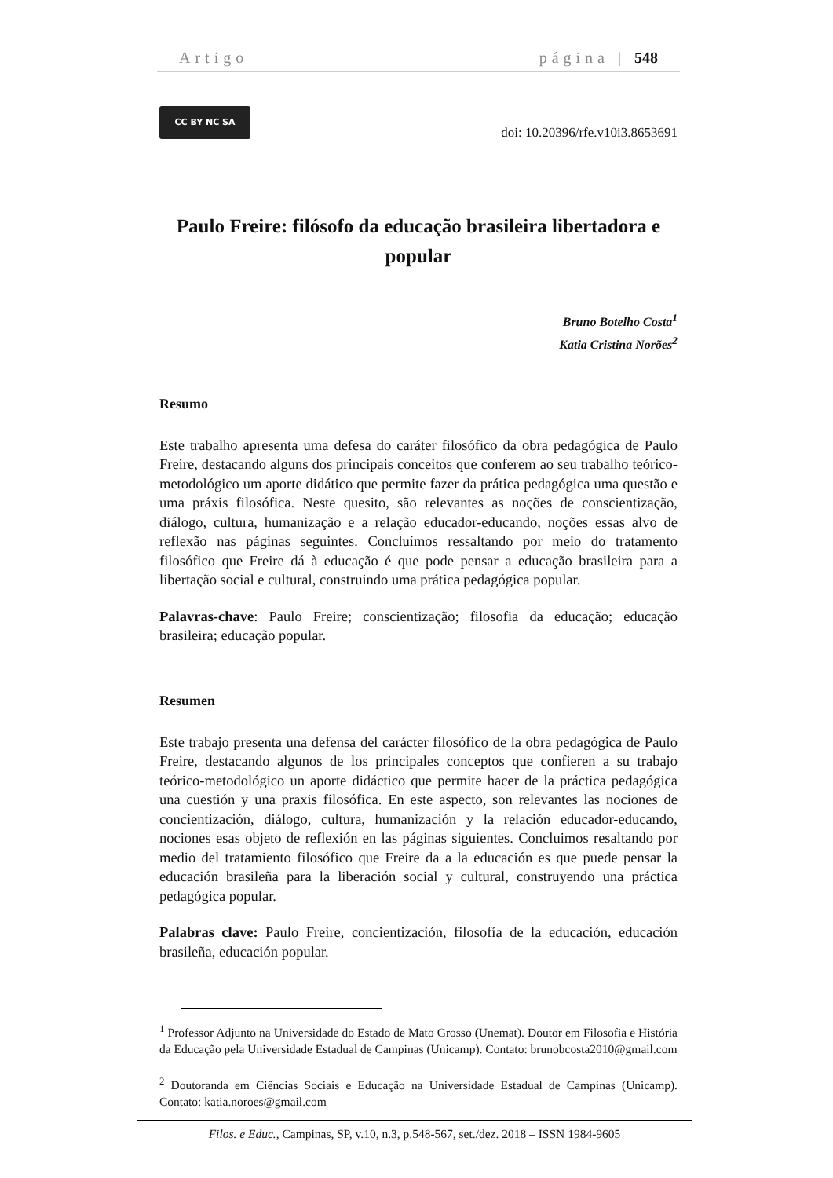Artigo página | 548
CC BY NC SA
doi: 10.20396/rfe.v10i3.8653691
Paulo Freire: filósofo da educação brasileira libertadora e popular
Bruno Botelho Costa<sup>1</sup>
Katia Cristina Norões<sup>2</sup>
Resumo
Este trabalho apresenta uma defesa do caráter filosófico da obra pedagógica de Paulo Freire, destacando alguns dos principais conceitos que conferem ao seu trabalho teórico-metodológico um aporte didático que permite fazer da prática pedagógica uma questão e uma práxis filosófica. Neste quesito, são relevantes as noções de conscientização, diálogo, cultura, humanização e a relação educador-educando, noções essas alvo de reflexão nas páginas seguintes. Concluímos ressaltando por meio do tratamento filosófico que Freire dá à educação é que pode pensar a educação brasileira para a libertação social e cultural, construindo uma prática pedagógica popular.
Palavras-chave: Paulo Freire; conscientização; filosofia da educação; educação brasileira; educação popular.
Resumen
Este trabajo presenta una defensa del carácter filosófico de la obra pedagógica de Paulo Freire, destacando algunos de los principales conceptos que confieren a su trabajo teórico-metodológico un aporte didáctico que permite hacer de la práctica pedagógica una cuestión y una praxis filosófica. En este aspecto, son relevantes las nociones de concientización, diálogo, cultura, humanización y la relación educador-educando, nociones esas objeto de reflexión en las páginas siguientes. Concluimos resaltando por medio del tratamiento filosófico que Freire da a la educación es que puede pensar la educación brasileña para la liberación social y cultural, construyendo una práctica pedagógica popular.
Palabras clave: Paulo Freire, concientización, filosofía de la educación, educación brasileña, educación popular.
<sup>1</sup> Professor Adjunto na Universidade do Estado de Mato Grosso (Unemat). Doutor em Filosofia e História da Educação pela Universidade Estadual de Campinas (Unicamp). Contato: brunobcosta2010@gmail.com
<sup>2</sup> Doutoranda em Ciências Sociais e Educação na Universidade Estadual de Campinas (Unicamp). Contato: katia.noroes@gmail.com
Filos. e Educ., Campinas, SP, v.10, n.3, p.548-567, set./dez. 2018 – ISSN 1984-9605